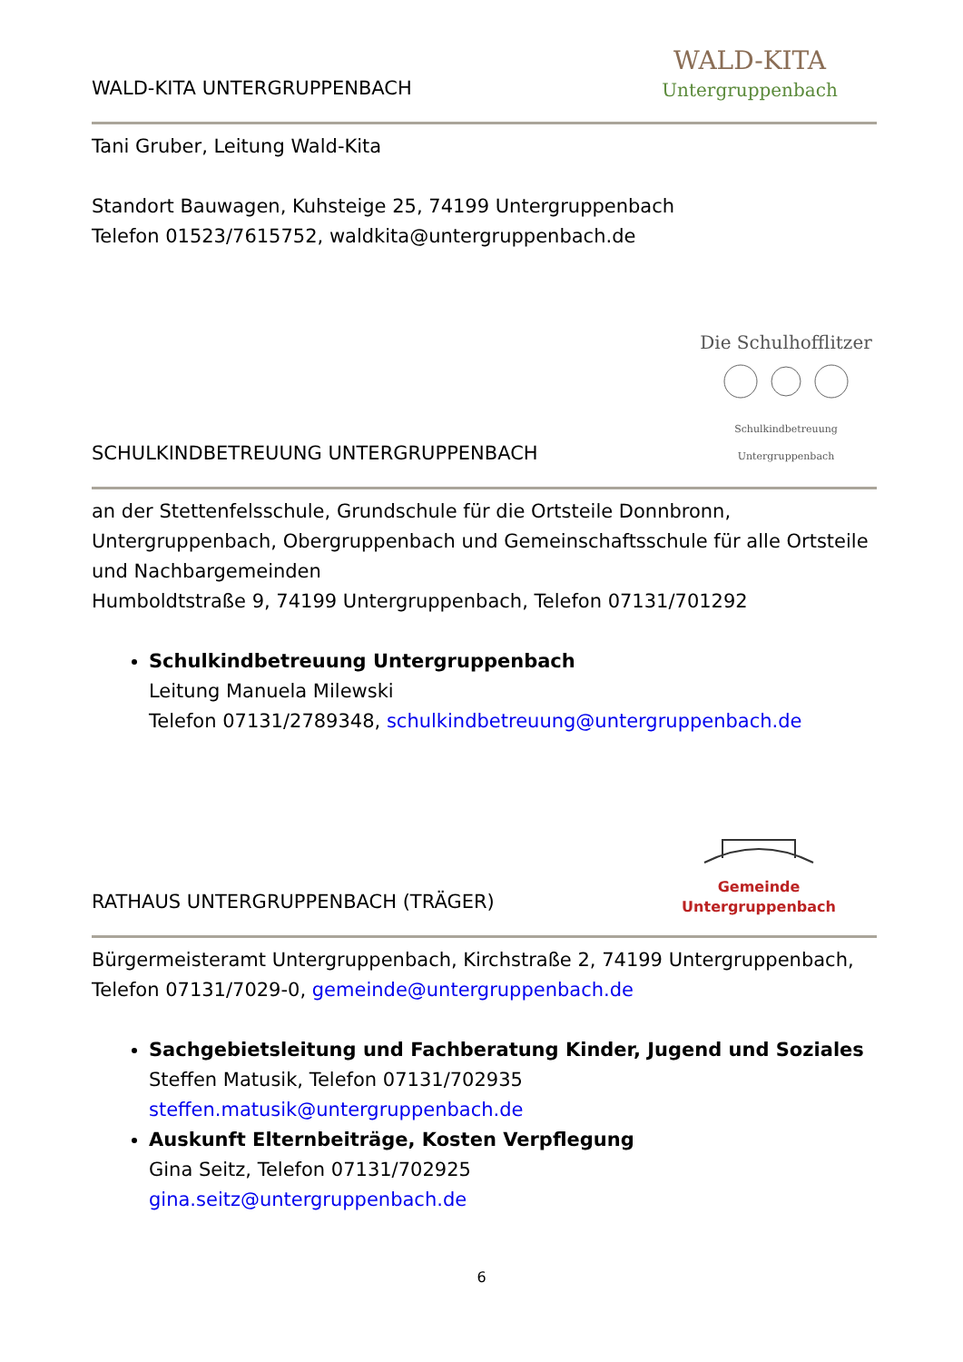WALD-KITA UNTERGRUPPENBACH
WALD-KITA
Untergruppenbach
Tani Gruber, Leitung Wald-Kita
Standort Bauwagen, Kuhsteige 25, 74199 Untergruppenbach
Telefon 01523/7615752, waldkita@untergruppenbach.de
SCHULKINDBETREUUNG UNTERGRUPPENBACH
Die Schulhofflitzer
Schulkindbetreuung Untergruppenbach
an der Stettenfelsschule, Grundschule für die Ortsteile Donnbronn, Untergruppenbach, Obergruppenbach und Gemeinschaftsschule für alle Ortsteile und Nachbargemeinden
Humboldtstraße 9, 74199 Untergruppenbach, Telefon 07131/701292
Schulkindbetreuung Untergruppenbach
Leitung Manuela Milewski
Telefon 07131/2789348, schulkindbetreuung@untergruppenbach.de
RATHAUS UNTERGRUPPENBACH (TRÄGER)
Gemeinde Untergruppenbach
Bürgermeisteramt Untergruppenbach, Kirchstraße 2, 74199 Untergruppenbach, Telefon 07131/7029-0, gemeinde@untergruppenbach.de
Sachgebietsleitung und Fachberatung Kinder, Jugend und Soziales
Steffen Matusik, Telefon 07131/702935
steffen.matusik@untergruppenbach.de
Auskunft Elternbeiträge, Kosten Verpflegung
Gina Seitz, Telefon 07131/702925
gina.seitz@untergruppenbach.de
6